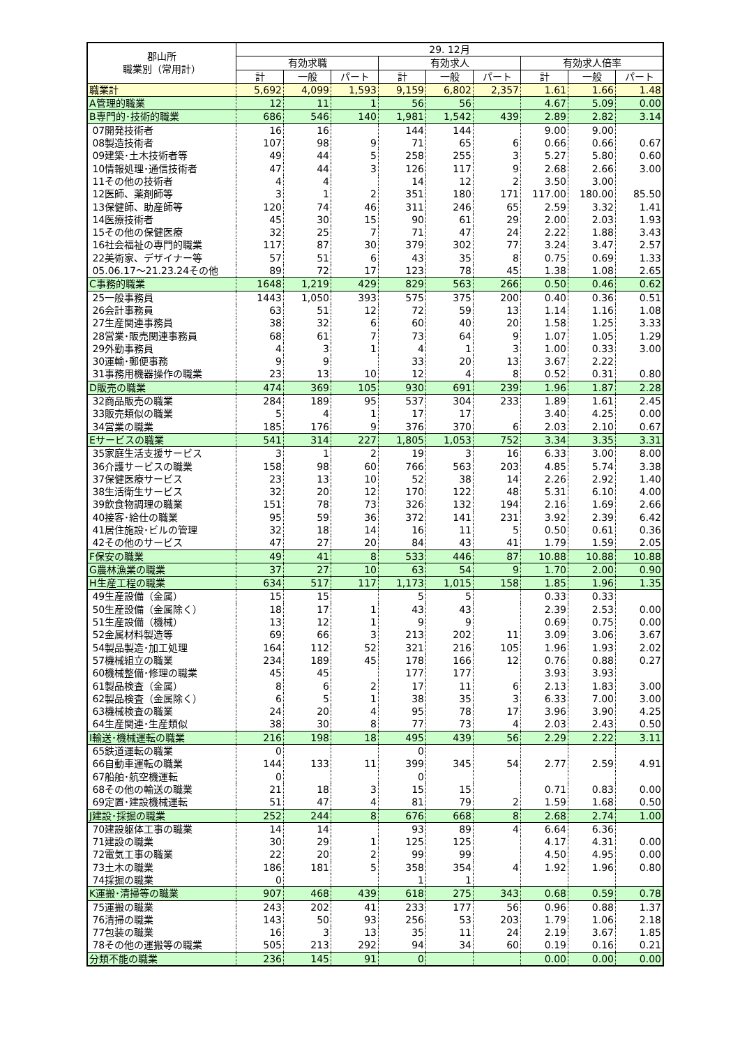| 郡山所 職業別（常用計） | 29. 12月 | | | | | | | | |
| --- | --- | --- | --- | --- | --- | --- | --- | --- | --- |
| | 有効求職 | | | 有効求人 | | | 有効求人倍率 | | |
| | 計 | 一般 | パート | 計 | 一般 | パート | 計 | 一般 | パート |
| 職業計 | 5,692 | 4,099 | 1,593 | 9,159 | 6,802 | 2,357 | 1.61 | 1.66 | 1.48 |
| A管理的職業 | 12 | 11 | 1 | 56 | 56 | | 4.67 | 5.09 | 0.00 |
| B専門的･技術的職業 | 686 | 546 | 140 | 1,981 | 1,542 | 439 | 2.89 | 2.82 | 3.14 |
| 07開発技術者 | 16 | 16 | | 144 | 144 | | 9.00 | 9.00 | |
| 08製造技術者 | 107 | 98 | 9 | 71 | 65 | 6 | 0.66 | 0.66 | 0.67 |
| 09建築･土木技術者等 | 49 | 44 | 5 | 258 | 255 | 3 | 5.27 | 5.80 | 0.60 |
| 10情報処理･通信技術者 | 47 | 44 | 3 | 126 | 117 | 9 | 2.68 | 2.66 | 3.00 |
| 11その他の技術者 | 4 | 4 | | 14 | 12 | 2 | 3.50 | 3.00 | |
| 12医師、薬剤師等 | 3 | 1 | 2 | 351 | 180 | 171 | 117.00 | 180.00 | 85.50 |
| 13保健師、助産師等 | 120 | 74 | 46 | 311 | 246 | 65 | 2.59 | 3.32 | 1.41 |
| 14医療技術者 | 45 | 30 | 15 | 90 | 61 | 29 | 2.00 | 2.03 | 1.93 |
| 15その他の保健医療 | 32 | 25 | 7 | 71 | 47 | 24 | 2.22 | 1.88 | 3.43 |
| 16社会福祉の専門的職業 | 117 | 87 | 30 | 379 | 302 | 77 | 3.24 | 3.47 | 2.57 |
| 22美術家、デザイナー等 | 57 | 51 | 6 | 43 | 35 | 8 | 0.75 | 0.69 | 1.33 |
| 05.06.17～21.23.24その他 | 89 | 72 | 17 | 123 | 78 | 45 | 1.38 | 1.08 | 2.65 |
| C事務的職業 | 1648 | 1,219 | 429 | 829 | 563 | 266 | 0.50 | 0.46 | 0.62 |
| 25一般事務員 | 1443 | 1,050 | 393 | 575 | 375 | 200 | 0.40 | 0.36 | 0.51 |
| 26会計事務員 | 63 | 51 | 12 | 72 | 59 | 13 | 1.14 | 1.16 | 1.08 |
| 27生産関連事務員 | 38 | 32 | 6 | 60 | 40 | 20 | 1.58 | 1.25 | 3.33 |
| 28営業･販売関連事務員 | 68 | 61 | 7 | 73 | 64 | 9 | 1.07 | 1.05 | 1.29 |
| 29外勤事務員 | 4 | 3 | 1 | 4 | 1 | 3 | 1.00 | 0.33 | 3.00 |
| 30運輸･郵便事務 | 9 | 9 | | 33 | 20 | 13 | 3.67 | 2.22 | |
| 31事務用機器操作の職業 | 23 | 13 | 10 | 12 | 4 | 8 | 0.52 | 0.31 | 0.80 |
| D販売の職業 | 474 | 369 | 105 | 930 | 691 | 239 | 1.96 | 1.87 | 2.28 |
| 32商品販売の職業 | 284 | 189 | 95 | 537 | 304 | 233 | 1.89 | 1.61 | 2.45 |
| 33販売類似の職業 | 5 | 4 | 1 | 17 | 17 | | 3.40 | 4.25 | 0.00 |
| 34営業の職業 | 185 | 176 | 9 | 376 | 370 | 6 | 2.03 | 2.10 | 0.67 |
| Eサービスの職業 | 541 | 314 | 227 | 1,805 | 1,053 | 752 | 3.34 | 3.35 | 3.31 |
| 35家庭生活支援サービス | 3 | 1 | 2 | 19 | 3 | 16 | 6.33 | 3.00 | 8.00 |
| 36介護サービスの職業 | 158 | 98 | 60 | 766 | 563 | 203 | 4.85 | 5.74 | 3.38 |
| 37保健医療サービス | 23 | 13 | 10 | 52 | 38 | 14 | 2.26 | 2.92 | 1.40 |
| 38生活衛生サービス | 32 | 20 | 12 | 170 | 122 | 48 | 5.31 | 6.10 | 4.00 |
| 39飲食物調理の職業 | 151 | 78 | 73 | 326 | 132 | 194 | 2.16 | 1.69 | 2.66 |
| 40接客･給仕の職業 | 95 | 59 | 36 | 372 | 141 | 231 | 3.92 | 2.39 | 6.42 |
| 41居住施設･ビルの管理 | 32 | 18 | 14 | 16 | 11 | 5 | 0.50 | 0.61 | 0.36 |
| 42その他のサービス | 47 | 27 | 20 | 84 | 43 | 41 | 1.79 | 1.59 | 2.05 |
| F保安の職業 | 49 | 41 | 8 | 533 | 446 | 87 | 10.88 | 10.88 | 10.88 |
| G農林漁業の職業 | 37 | 27 | 10 | 63 | 54 | 9 | 1.70 | 2.00 | 0.90 |
| H生産工程の職業 | 634 | 517 | 117 | 1,173 | 1,015 | 158 | 1.85 | 1.96 | 1.35 |
| 49生産設備（金属） | 15 | 15 | | 5 | 5 | | 0.33 | 0.33 | |
| 50生産設備（金属除く） | 18 | 17 | 1 | 43 | 43 | | 2.39 | 2.53 | 0.00 |
| 51生産設備（機械） | 13 | 12 | 1 | 9 | 9 | | 0.69 | 0.75 | 0.00 |
| 52金属材料製造等 | 69 | 66 | 3 | 213 | 202 | 11 | 3.09 | 3.06 | 3.67 |
| 54製品製造･加工処理 | 164 | 112 | 52 | 321 | 216 | 105 | 1.96 | 1.93 | 2.02 |
| 57機械組立の職業 | 234 | 189 | 45 | 178 | 166 | 12 | 0.76 | 0.88 | 0.27 |
| 60機械整備･修理の職業 | 45 | 45 | | 177 | 177 | | 3.93 | 3.93 | |
| 61製品検査（金属） | 8 | 6 | 2 | 17 | 11 | 6 | 2.13 | 1.83 | 3.00 |
| 62製品検査（金属除く） | 6 | 5 | 1 | 38 | 35 | 3 | 6.33 | 7.00 | 3.00 |
| 63機械検査の職業 | 24 | 20 | 4 | 95 | 78 | 17 | 3.96 | 3.90 | 4.25 |
| 64生産関連･生産類似 | 38 | 30 | 8 | 77 | 73 | 4 | 2.03 | 2.43 | 0.50 |
| I輸送･機械運転の職業 | 216 | 198 | 18 | 495 | 439 | 56 | 2.29 | 2.22 | 3.11 |
| 65鉄道運転の職業 | 0 | | | 0 | | | | | |
| 66自動車運転の職業 | 144 | 133 | 11 | 399 | 345 | 54 | 2.77 | 2.59 | 4.91 |
| 67船舶･航空機運転 | 0 | | | 0 | | | | | |
| 68その他の輸送の職業 | 21 | 18 | 3 | 15 | 15 | | 0.71 | 0.83 | 0.00 |
| 69定置･建設機械運転 | 51 | 47 | 4 | 81 | 79 | 2 | 1.59 | 1.68 | 0.50 |
| J建設･採掘の職業 | 252 | 244 | 8 | 676 | 668 | 8 | 2.68 | 2.74 | 1.00 |
| 70建設躯体工事の職業 | 14 | 14 | | 93 | 89 | 4 | 6.64 | 6.36 | |
| 71建設の職業 | 30 | 29 | 1 | 125 | 125 | | 4.17 | 4.31 | 0.00 |
| 72電気工事の職業 | 22 | 20 | 2 | 99 | 99 | | 4.50 | 4.95 | 0.00 |
| 73土木の職業 | 186 | 181 | 5 | 358 | 354 | 4 | 1.92 | 1.96 | 0.80 |
| 74採掘の職業 | 0 | | | 1 | 1 | | | | |
| K運搬･清掃等の職業 | 907 | 468 | 439 | 618 | 275 | 343 | 0.68 | 0.59 | 0.78 |
| 75運搬の職業 | 243 | 202 | 41 | 233 | 177 | 56 | 0.96 | 0.88 | 1.37 |
| 76清掃の職業 | 143 | 50 | 93 | 256 | 53 | 203 | 1.79 | 1.06 | 2.18 |
| 77包装の職業 | 16 | 3 | 13 | 35 | 11 | 24 | 2.19 | 3.67 | 1.85 |
| 78その他の運搬等の職業 | 505 | 213 | 292 | 94 | 34 | 60 | 0.19 | 0.16 | 0.21 |
| 分類不能の職業 | 236 | 145 | 91 | 0 | | | 0.00 | 0.00 | 0.00 |